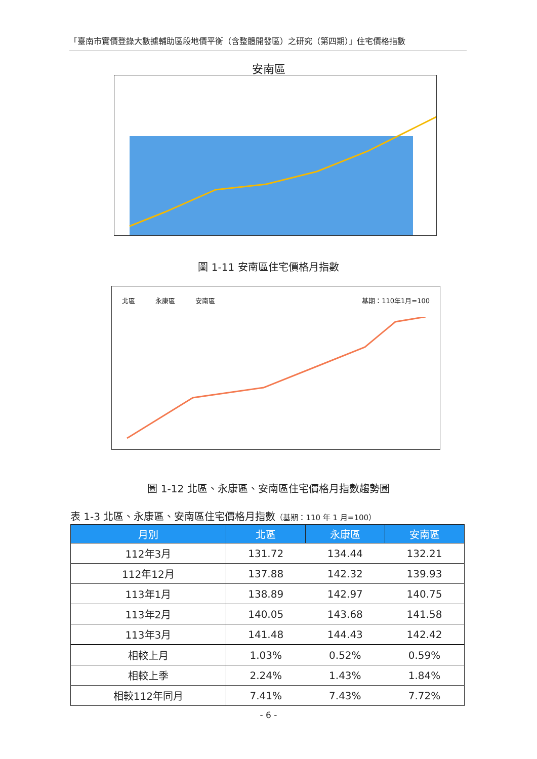「臺南市實價登錄大數據輔助區段地價平衡（含整體開發區）之研究（第四期）」住宅價格指數
安南區
圖 1-11 安南區住宅價格月指數
北區 永康區 安南區 基期：110年1月=100
圖 1-12 北區、永康區、安南區住宅價格月指數趨勢圖
表 1-3 北區、永康區、安南區住宅價格月指數（基期：110 年 1 月=100）
| 月別 | 北區 | 永康區 | 安南區 |
| --- | --- | --- | --- |
| 112年3月 | 131.72 | 134.44 | 132.21 |
| 112年12月 | 137.88 | 142.32 | 139.93 |
| 113年1月 | 138.89 | 142.97 | 140.75 |
| 113年2月 | 140.05 | 143.68 | 141.58 |
| 113年3月 | 141.48 | 144.43 | 142.42 |
| 相較上月 | 1.03% | 0.52% | 0.59% |
| 相較上季 | 2.24% | 1.43% | 1.84% |
| 相較112年同月 | 7.41% | 7.43% | 7.72% |
- 6 -